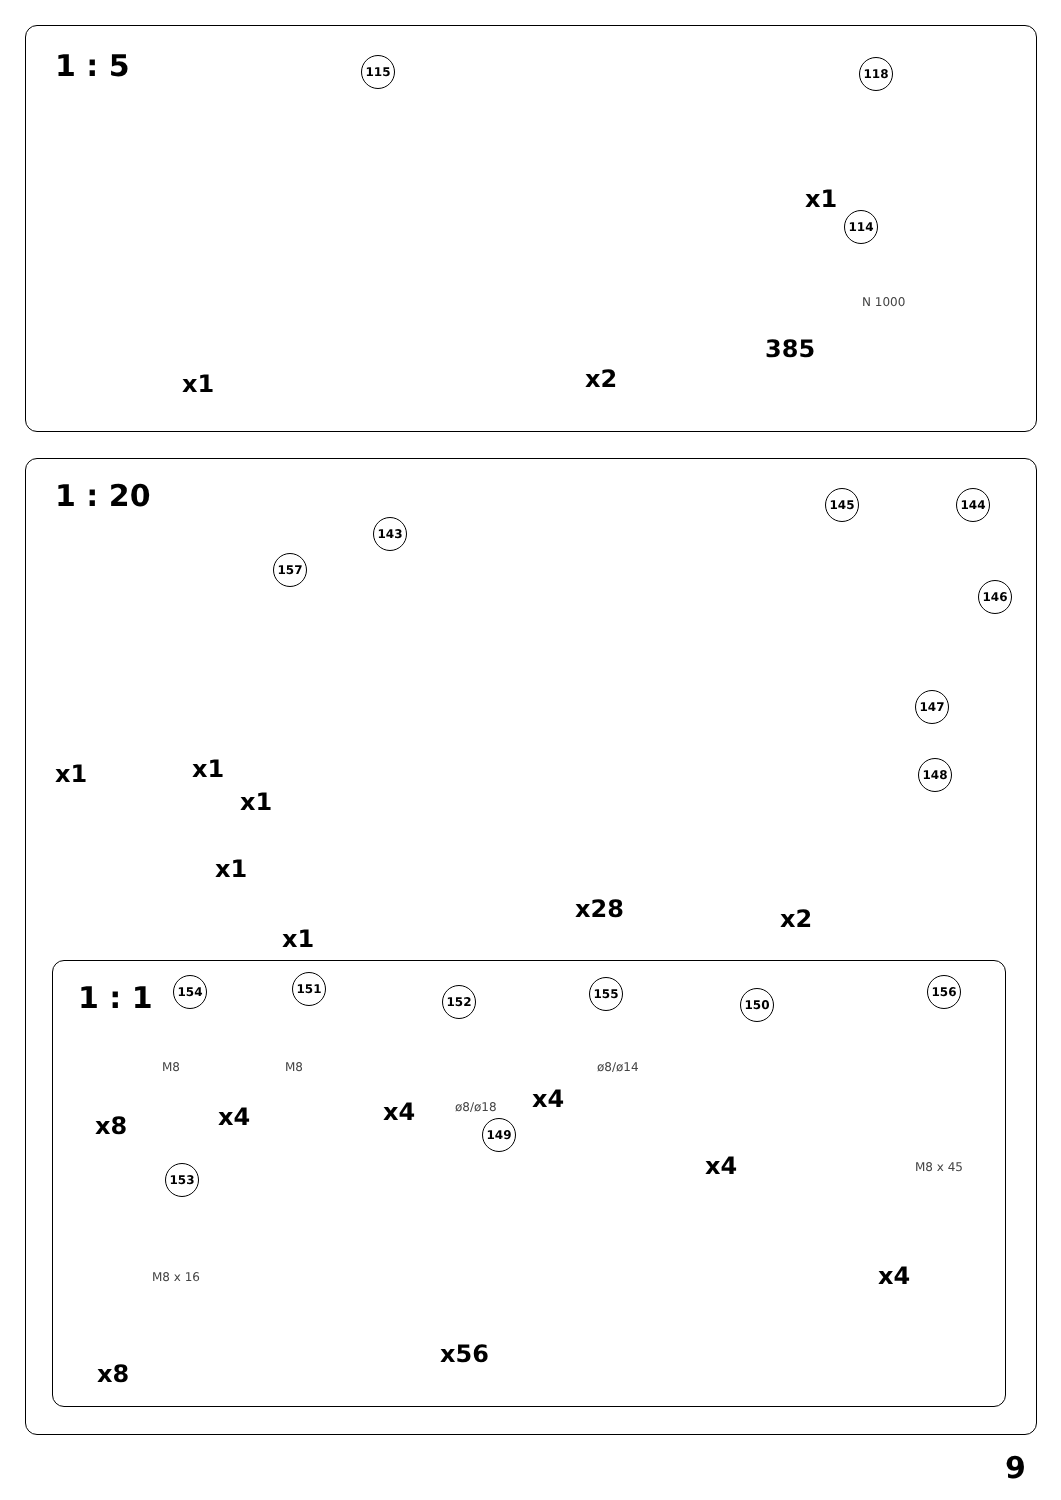1 : 5 115 118
x1
114
N 1000
385
x2
x1
1 : 20 145 144
143
157
146
147
148
x1 x1
x1
x1
x28 x2
x1
1 : 1 154 151
152
155
150
156
M8 M8
ø8/ø18
ø8/ø14
x8 x4 x4 x4
149
x4 M8 x 45
153
M8 x 16 x4
x56
x8
9